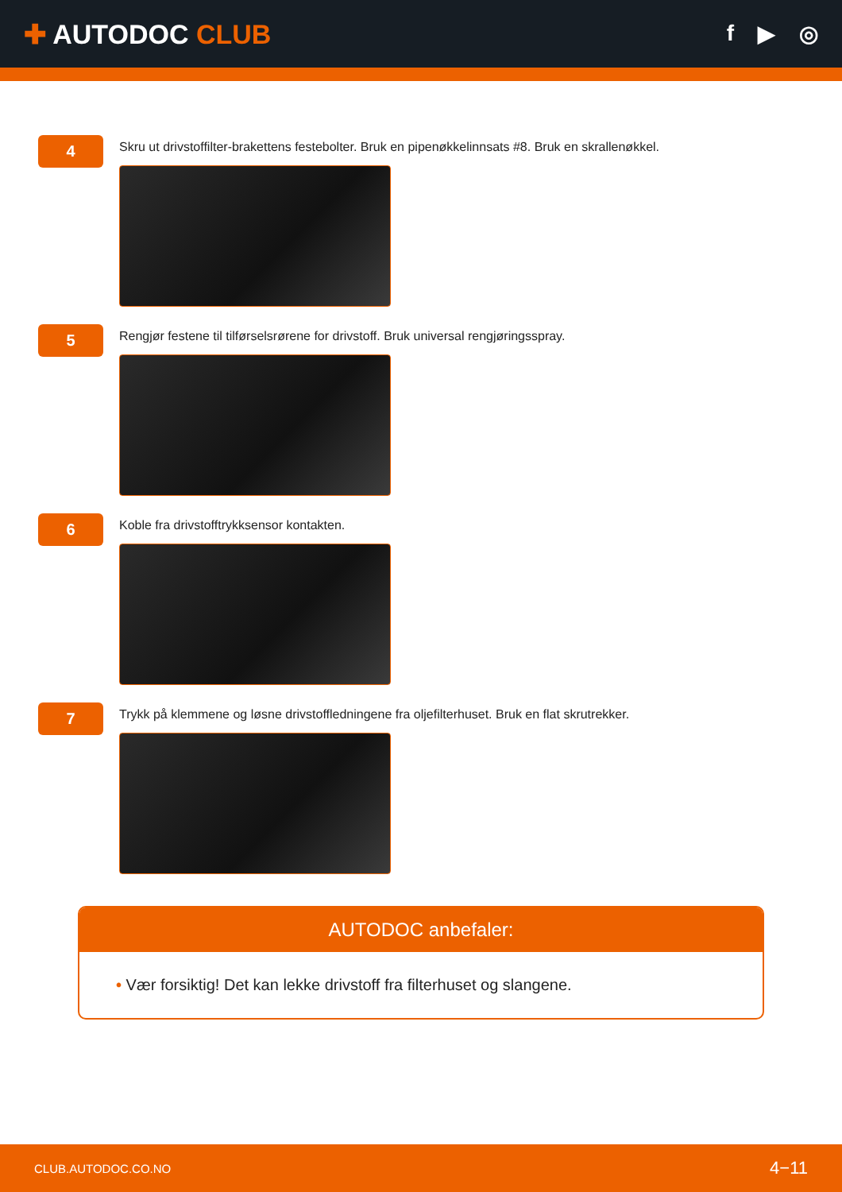✚ AUTODOC CLUB
f ▶ ◎
4
Skru ut drivstoffilter-brakettens festebolter. Bruk en pipenøkkelinnsats #8. Bruk en skrallenøkkel.
5
Rengjør festene til tilførselsrørene for drivstoff. Bruk universal rengjøringsspray.
6
Koble fra drivstofftrykksensor kontakten.
7
Trykk på klemmene og løsne drivstoffledningene fra oljefilterhuset. Bruk en flat skrutrekker.
AUTODOC anbefaler:
• Vær forsiktig! Det kan lekke drivstoff fra filterhuset og slangene.
CLUB.AUTODOC.CO.NO 4−11